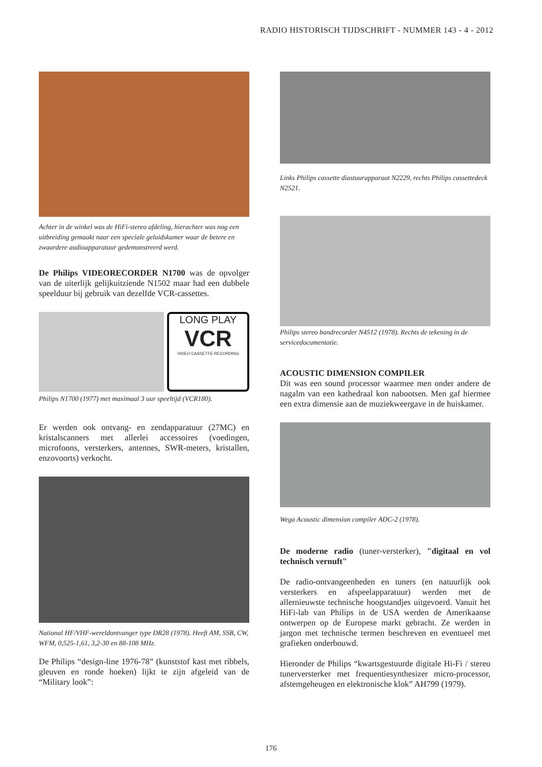RADIO HISTORISCH TIJDSCHRIFT - NUMMER 143 - 4 - 2012
Achter in de winkel was de HiFi-stereo afdeling, hierachter was nog een uitbreiding gemaakt naar een speciale geluidskamer waar de betere en zwaardere audioapparatuur gedemonstreerd werd.
De Philips VIDEORECORDER N1700 was de opvolger van de uiterlijk gelijkuitziende N1502 maar had een dubbele speelduur bij gebruik van dezelfde VCR-cassettes.
LONG PLAY
VCR
VIDEO CASSETTE RECORDING
Philips N1700 (1977) met maximaal 3 uur speeltijd (VCR180).
Er werden ook ontvang- en zendapparatuur (27MC) en kristalscanners met allerlei accessoires (voedingen, microfoons, versterkers, antennes, SWR-meters, kristallen, enzovoorts) verkocht.
National HF/VHF-wereldontvanger type DR28 (1978). Heeft AM, SSB, CW, WFM, 0,525-1,61, 3,2-30 en 88-108 MHz.
De Philips “design-line 1976-78” (kunststof kast met ribbels, gleuven en ronde hoeken) lijkt te zijn afgeleid van de “Military look”:
Links Philips cassette diastuurapparaat N2229, rechts Philips cassettedeck N2521.
Philips stereo bandrecorder N4512 (1978). Rechts de tekening in de servicedocumentatie.
ACOUSTIC DIMENSION COMPILER
Dit was een sound processor waarmee men onder andere de nagalm van een kathedraal kon nabootsen. Men gaf hiermee een extra dimensie aan de muziekweergave in de huiskamer.
Wega Acoustic dimension compiler ADC-2 (1978).
De moderne radio (tuner-versterker), "digitaal en vol technisch vernuft"
De radio-ontvangeenheden en tuners (en natuurlijk ook versterkers en afspeelapparatuur) werden met de allernieuwste technische hoogstandjes uitgevoerd. Vanuit het HiFi-lab van Philips in de USA werden de Amerikaanse ontwerpen op de Europese markt gebracht. Ze werden in jargon met technische termen beschreven en eventueel met grafieken onderbouwd.
Hieronder de Philips “kwartsgestuurde digitale Hi-Fi / stereo tunerversterker met frequentiesynthesizer micro-processor, afstemgeheugen en elektronische klok” AH799 (1979).
176